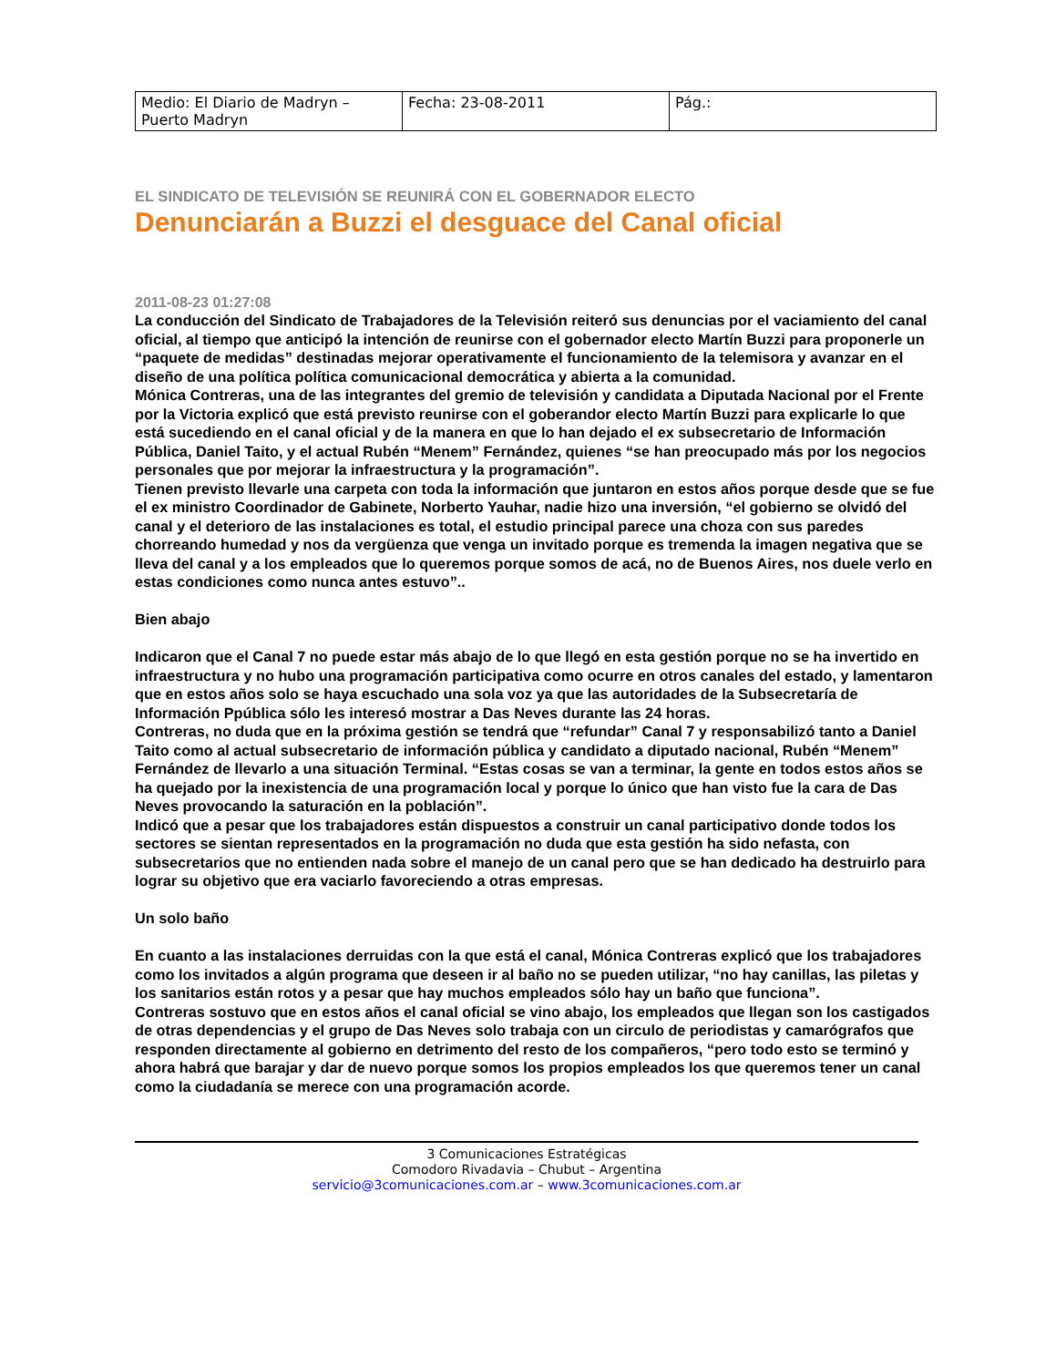| Medio: El Diario de Madryn – Puerto Madryn | Fecha: 23-08-2011 | Pág.: |
EL SINDICATO DE TELEVISIÓN SE REUNIRÁ CON EL GOBERNADOR ELECTO
Denunciarán a Buzzi el desguace del Canal oficial
2011-08-23 01:27:08
La conducción del Sindicato de Trabajadores de la Televisión reiteró sus denuncias por el vaciamiento del canal oficial, al tiempo que anticipó la intención de reunirse con el gobernador electo Martín Buzzi para proponerle un “paquete de medidas” destinadas mejorar operativamente el funcionamiento de la telemisora y avanzar en el diseño de una política política comunicacional democrática y abierta a la comunidad.
Mónica Contreras, una de las integrantes del gremio de televisión y candidata a Diputada Nacional por el Frente por la Victoria explicó que está previsto reunirse con el goberandor electo Martín Buzzi para explicarle lo que está sucediendo en el canal oficial y de la manera en que lo han dejado el ex subsecretario de Información Pública, Daniel Taito, y el actual Rubén “Menem” Fernández, quienes “se han preocupado más por los negocios personales que por mejorar la infraestructura y la programación”.
Tienen previsto llevarle una carpeta con toda la información que juntaron en estos años porque desde que se fue el ex ministro Coordinador de Gabinete, Norberto Yauhar, nadie hizo una inversión, “el gobierno se olvidó del canal y el deterioro de las instalaciones es total, el estudio principal parece una choza con sus paredes chorreando humedad y nos da vergüenza que venga un invitado porque es tremenda la imagen negativa que se lleva del canal y a los empleados que lo queremos porque somos de acá, no de Buenos Aires, nos duele verlo en estas condiciones como nunca antes estuvo”..
Bien abajo
Indicaron que el Canal 7 no puede estar más abajo de lo que llegó en esta gestión porque no se ha invertido en infraestructura y no hubo una programación participativa como ocurre en otros canales del estado, y lamentaron que en estos años solo se haya escuchado una sola voz ya que las autoridades de la Subsecretaría de Información Ppública sólo les interesó mostrar a Das Neves durante las 24 horas.
Contreras, no duda que en la próxima gestión se tendrá que “refundar” Canal 7 y responsabilizó tanto a Daniel Taito como al actual subsecretario de información pública y candidato a diputado nacional, Rubén “Menem” Fernández de llevarlo a una situación Terminal. “Estas cosas se van a terminar, la gente en todos estos años se ha quejado por la inexistencia de una programación local y porque lo único que han visto fue la cara de Das Neves provocando la saturación en la población”.
Indicó que a pesar que los trabajadores están dispuestos a construir un canal participativo donde todos los sectores se sientan representados en la programación no duda que esta gestión ha sido nefasta, con subsecretarios que no entienden nada sobre el manejo de un canal pero que se han dedicado ha destruirlo para lograr su objetivo que era vaciarlo favoreciendo a otras empresas.
Un solo baño
En cuanto a las instalaciones derruidas con la que está el canal, Mónica Contreras explicó que los trabajadores como los invitados a algún programa que deseen ir al baño no se pueden utilizar, “no hay canillas, las piletas y los sanitarios están rotos y a pesar que hay muchos empleados sólo hay un baño que funciona”.
Contreras sostuvo que en estos años el canal oficial se vino abajo, los empleados que llegan son los castigados de otras dependencias y el grupo de Das Neves solo trabaja con un circulo de periodistas y camarógrafos que responden directamente al gobierno en detrimento del resto de los compañeros, “pero todo esto se terminó y ahora habrá que barajar y dar de nuevo porque somos los propios empleados los que queremos tener un canal como la ciudadanía se merece con una programación acorde.
3 Comunicaciones Estratégicas
Comodoro Rivadavia – Chubut – Argentina
servicio@3comunicaciones.com.ar – www.3comunicaciones.com.ar